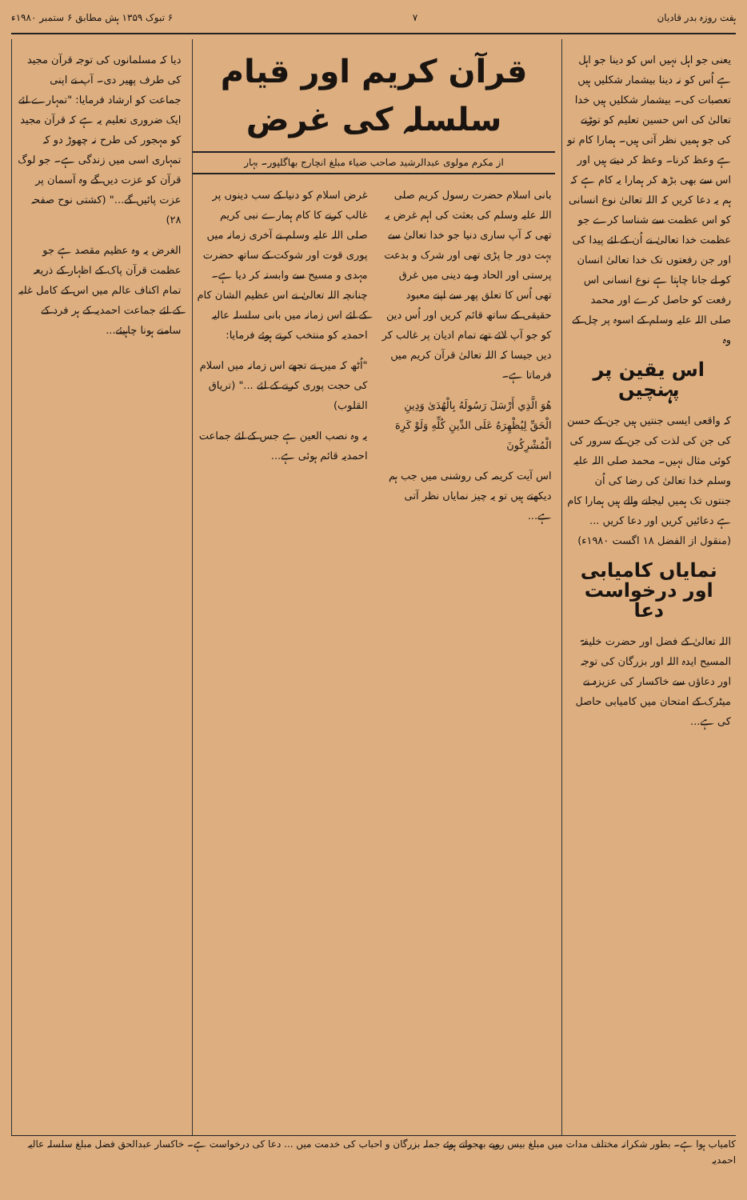ہفت روزہ بدر قادیان ۷ ۶ تبوک ۱۳۵۹ ہش مطابق ۶ ستمبر ۱۹۸۰ء
یعنی جو اہل نہیں اس کو دینا جو اہل ہے اُس کو نہ دینا بیشمار شکلیں ہیں تعصبات کی۔ بیشمار شکلیں ہیں خدا تعالیٰ کی اس حسین تعلیم کو توڑنے کی جو ہمیں نظر آتی ہیں۔ ہمارا کام تو ہے وعظ کرنا۔ وعظ کر دیتے ہیں اور اس سے بھی بڑھ کر ہمارا یہ کام ہے کہ ہم یہ دعا کریں کہ اللہ تعالیٰ نوع انسانی کو اس عظمت سے شناسا کرے جو عظمت خدا تعالیٰ نے اُن کے لئے پیدا کی اور جن رفعتوں تک خدا تعالیٰ انسان کو لے جانا چاہتا ہے نوع انسانی اس رفعت کو حاصل کرے اور محمد صلی اللہ علیہ وسلم کے اسوہ پر چل کے وہ
اس یقین پر پہنچیں
کہ واقعی ایسی جنتیں ہیں جن کے حسن کی جن کی لذت کی جن کے سرور کی کوئی مثال نہیں۔ محمد صلی اللہ علیہ وسلم خدا تعالیٰ کی رضا کی اُن جنتوں تک ہمیں لیجانے والے ہیں ہمارا کام ہے دعائیں کریں اور دعا کریں ... (منقول از الفضل ۱۸ اگست ۱۹۸۰ء)
نمایاں کامیابی اور درخواست دعا
اللہ تعالیٰ کے فضل اور حضرت خلیفۃ المسیح ایدہ اللہ اور بزرگان کی توجہ اور دعاؤں سے خاکسار کی عزیزہ نے میٹرک کے امتحان میں کامیابی حاصل کی ہے...
قرآن کریم اور قیام سلسلہ کی غرض
از مکرم مولوی عبدالرشید صاحب ضیاء مبلغ انچارج بھاگلپور۔ بہار
بانی اسلام حضرت رسول کریم صلی اللہ علیہ وسلم کی بعثت کی اہم غرض یہ تھی کہ آپ ساری دنیا جو خدا تعالیٰ سے بہت دور جا پڑی تھی اور شرک و بدعت پرستی اور الحاد و بے دینی میں غرق تھی اُس کا تعلق پھر سے اپنے معبود حقیقی کے ساتھ قائم کریں اور اُس دین کو جو آپ لائے تھے تمام ادیان پر غالب کر دیں جیسا کہ اللہ تعالیٰ قرآن کریم میں فرماتا ہے۔
هُوَ الَّذِي أَرْسَلَ رَسُولَهُ بِالْهُدَىٰ وَدِينِ الْحَقِّ لِيُظْهِرَهُ عَلَى الدِّينِ كُلِّهِ وَلَوْ كَرِهَ الْمُشْرِكُونَ
اس آیت کریمہ کی روشنی میں جب ہم دیکھتے ہیں تو یہ چیز نمایاں نظر آتی ہے...
غرض اسلام کو دنیا کے سب دینوں پر غالب کرنے کا کام ہمارے نبی کریم صلی اللہ علیہ وسلم نے آخری زمانہ میں پوری قوت اور شوکت کے ساتھ حضرت مہدی و مسیح سے وابستہ کر دیا ہے۔ چنانچہ اللہ تعالیٰ نے اس عظیم الشان کام کے لئے اس زمانہ میں بانی سلسلہ عالیہ احمدیہ کو منتخب کرتے ہوئے فرمایا:
"اُٹھ کہ میں نے تجھے اس زمانہ میں اسلام کی حجت پوری کرنے کے لئے ..." (تریاق القلوب)
یہ وہ نصب العین ہے جس کے لئے جماعت احمدیہ قائم ہوئی ہے...
دیا کہ مسلمانوں کی توجہ قرآن مجید کی طرف پھیر دی۔ آپ نے اپنی جماعت کو ارشاد فرمایا: "تمہارے لئے ایک ضروری تعلیم یہ ہے کہ قرآن مجید کو مہجور کی طرح نہ چھوڑ دو کہ تمہاری اسی میں زندگی ہے۔ جو لوگ قرآن کو عزت دیں گے وہ آسمان پر عزت پائیں گے..." (کشتی نوح صفحہ ۲۸)
الغرض یہ وہ عظیم مقصد ہے جو عظمت قرآن پاک کے اظہار کے ذریعہ تمام اکناف عالم میں اس کے کامل غلبہ کے لئے جماعت احمدیہ کے ہر فرد کے سامنے ہونا چاہیئے...
کامیاب ہوا ہے۔ بطور شکرانہ مختلف مدات میں مبلغ بیس روپے بھجواتے ہوئے جملہ بزرگان و احباب کی خدمت میں ... دعا کی درخواست ہے۔ خاکسار عبدالحق فضل مبلغ سلسلہ عالیہ احمدیہ